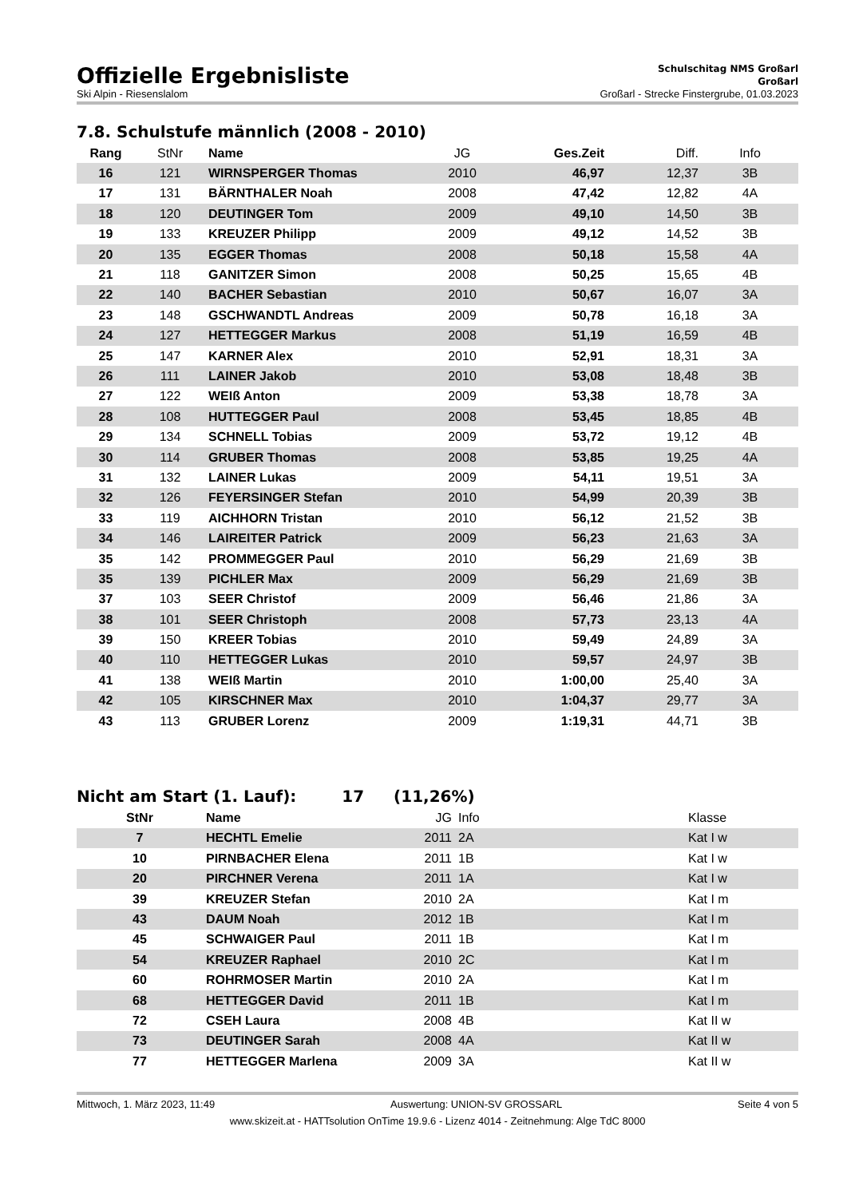Offizielle Ergebnisliste
Schulschitag NMS Großarl
Großarl
Ski Alpin - Riesenslalom Großarl - Strecke Finstergrube, 01.03.2023
7.8. Schulstufe männlich (2008 - 2010)
| Rang | StNr | Name | JG | Ges.Zeit | Diff. | Info |
| --- | --- | --- | --- | --- | --- | --- |
| 16 | 121 | WIRNSPERGER Thomas | 2010 | 46,97 | 12,37 | 3B |
| 17 | 131 | BÄRNTHALER Noah | 2008 | 47,42 | 12,82 | 4A |
| 18 | 120 | DEUTINGER Tom | 2009 | 49,10 | 14,50 | 3B |
| 19 | 133 | KREUZER Philipp | 2009 | 49,12 | 14,52 | 3B |
| 20 | 135 | EGGER Thomas | 2008 | 50,18 | 15,58 | 4A |
| 21 | 118 | GANITZER Simon | 2008 | 50,25 | 15,65 | 4B |
| 22 | 140 | BACHER Sebastian | 2010 | 50,67 | 16,07 | 3A |
| 23 | 148 | GSCHWANDTL Andreas | 2009 | 50,78 | 16,18 | 3A |
| 24 | 127 | HETTEGGER Markus | 2008 | 51,19 | 16,59 | 4B |
| 25 | 147 | KARNER Alex | 2010 | 52,91 | 18,31 | 3A |
| 26 | 111 | LAINER Jakob | 2010 | 53,08 | 18,48 | 3B |
| 27 | 122 | WEIß Anton | 2009 | 53,38 | 18,78 | 3A |
| 28 | 108 | HUTTEGGER Paul | 2008 | 53,45 | 18,85 | 4B |
| 29 | 134 | SCHNELL Tobias | 2009 | 53,72 | 19,12 | 4B |
| 30 | 114 | GRUBER Thomas | 2008 | 53,85 | 19,25 | 4A |
| 31 | 132 | LAINER Lukas | 2009 | 54,11 | 19,51 | 3A |
| 32 | 126 | FEYERSINGER Stefan | 2010 | 54,99 | 20,39 | 3B |
| 33 | 119 | AICHHORN Tristan | 2010 | 56,12 | 21,52 | 3B |
| 34 | 146 | LAIREITER Patrick | 2009 | 56,23 | 21,63 | 3A |
| 35 | 142 | PROMMEGGER Paul | 2010 | 56,29 | 21,69 | 3B |
| 35 | 139 | PICHLER Max | 2009 | 56,29 | 21,69 | 3B |
| 37 | 103 | SEER Christof | 2009 | 56,46 | 21,86 | 3A |
| 38 | 101 | SEER Christoph | 2008 | 57,73 | 23,13 | 4A |
| 39 | 150 | KREER Tobias | 2010 | 59,49 | 24,89 | 3A |
| 40 | 110 | HETTEGGER Lukas | 2010 | 59,57 | 24,97 | 3B |
| 41 | 138 | WEIß Martin | 2010 | 1:00,00 | 25,40 | 3A |
| 42 | 105 | KIRSCHNER Max | 2010 | 1:04,37 | 29,77 | 3A |
| 43 | 113 | GRUBER Lorenz | 2009 | 1:19,31 | 44,71 | 3B |
Nicht am Start (1. Lauf): 17 (11,26%)
| StNr | Name | JG | Info | Klasse |
| --- | --- | --- | --- | --- |
| 7 | HECHTL Emelie | 2011 | 2A | Kat I w |
| 10 | PIRNBACHER Elena | 2011 | 1B | Kat I w |
| 20 | PIRCHNER Verena | 2011 | 1A | Kat I w |
| 39 | KREUZER Stefan | 2010 | 2A | Kat I m |
| 43 | DAUM Noah | 2012 | 1B | Kat I m |
| 45 | SCHWAIGER Paul | 2011 | 1B | Kat I m |
| 54 | KREUZER Raphael | 2010 | 2C | Kat I m |
| 60 | ROHRMOSER Martin | 2010 | 2A | Kat I m |
| 68 | HETTEGGER David | 2011 | 1B | Kat I m |
| 72 | CSEH Laura | 2008 | 4B | Kat II w |
| 73 | DEUTINGER Sarah | 2008 | 4A | Kat II w |
| 77 | HETTEGGER Marlena | 2009 | 3A | Kat II w |
Mittwoch, 1. März 2023, 11:49 Auswertung: UNION-SV GROSSARL Seite 4 von 5
www.skizeit.at - HATTsolution OnTime 19.9.6 - Lizenz 4014 - Zeitnehmung: Alge TdC 8000